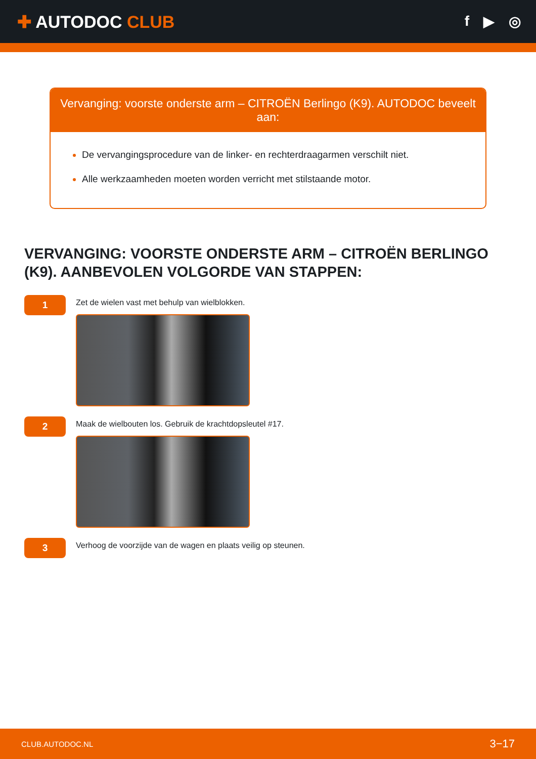✚ AUTODOC CLUB
f ▶ ◎
Vervanging: voorste onderste arm – CITROËN Berlingo (K9). AUTODOC beveelt aan:
De vervangingsprocedure van de linker- en rechterdraagarmen verschilt niet.
Alle werkzaamheden moeten worden verricht met stilstaande motor.
VERVANGING: VOORSTE ONDERSTE ARM – CITROËN BERLINGO (K9). AANBEVOLEN VOLGORDE VAN STAPPEN:
1
Zet de wielen vast met behulp van wielblokken.
2
Maak de wielbouten los. Gebruik de krachtdopsleutel #17.
3
Verhoog de voorzijde van de wagen en plaats veilig op steunen.
CLUB.AUTODOC.NL 3−17